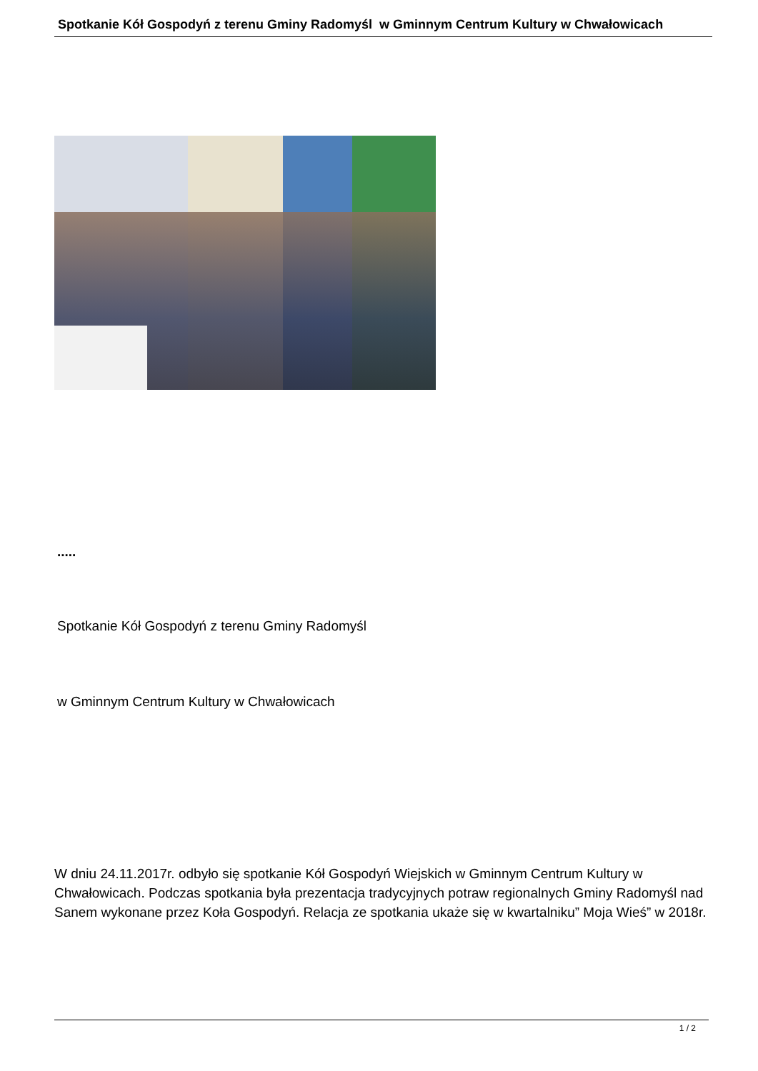Spotkanie Kół Gospodyń z terenu Gminy Radomyśl w Gminnym Centrum Kultury w Chwałowicach
.....
Spotkanie Kół Gospodyń z terenu Gminy Radomyśl
w Gminnym Centrum Kultury w Chwałowicach
W dniu 24.11.2017r. odbyło się spotkanie Kół Gospodyń Wiejskich w Gminnym Centrum Kultury w Chwałowicach. Podczas spotkania była prezentacja tradycyjnych potraw regionalnych Gminy Radomyśl nad Sanem wykonane przez Koła Gospodyń. Relacja ze spotkania ukaże się w kwartalniku” Moja Wieś” w 2018r.
1 / 2